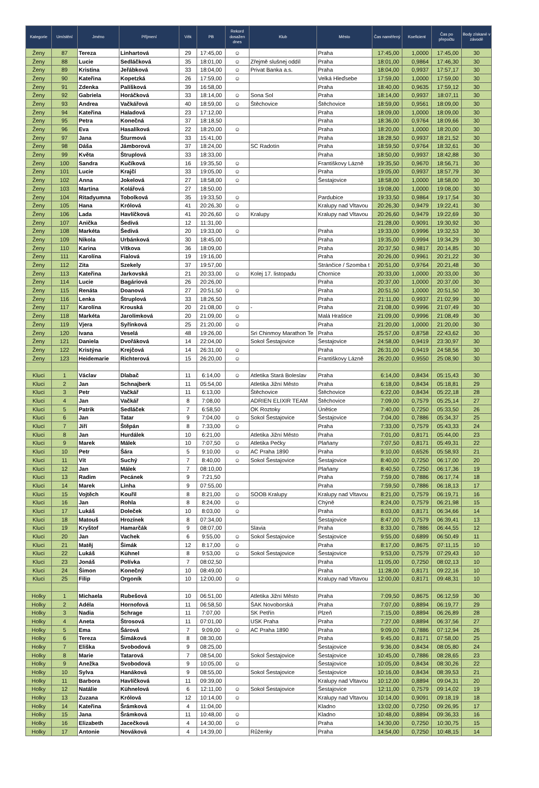| Kategorie | Umístění | Jméno | Příjmení | Věk | PB | Rekord dosažen dnes | Klub | Město | Čas naměřený | Koeficient | Čas po přepočtu | Body získané v závodě |
| --- | --- | --- | --- | --- | --- | --- | --- | --- | --- | --- | --- | --- |
| Ženy | 87 | Tereza | Linhartová | 29 | 17:45,00 | ☺ | | Praha | 17:45,00 | 1,0000 | 17:45,00 | 30 |
| Ženy | 88 | Lucie | Sedláčková | 35 | 18:01,00 | ☺ | Zřejmě slušnej oddíl | Praha | 18:01,00 | 0,9864 | 17:46,30 | 30 |
| Ženy | 89 | Kristina | Jeřábková | 33 | 18:04,00 | ☺ | Privat Banka a.s. | Praha | 18:04,00 | 0,9937 | 17:57,17 | 30 |
| Ženy | 90 | Kateřina | Kopetzká | 26 | 17:59,00 | ☺ | | Velká Hleďsebe | 17:59,00 | 1,0000 | 17:59,00 | 30 |
| Ženy | 91 | Zdenka | Palíšková | 39 | 16:58,00 | | | Praha | 18:40,00 | 0,9635 | 17:59,12 | 30 |
| Ženy | 92 | Gabriela | Horáčková | 33 | 18:14,00 | ☺ | Sona Sol | Praha | 18:14,00 | 0,9937 | 18:07,11 | 30 |
| Ženy | 93 | Andrea | Vačkářová | 40 | 18:59,00 | ☺ | Štěchovice | Štěchovice | 18:59,00 | 0,9561 | 18:09,00 | 30 |
| Ženy | 94 | Kateřina | Haladová | 23 | 17:12,00 | | | Praha | 18:09,00 | 1,0000 | 18:09,00 | 30 |
| Ženy | 95 | Petra | Konečná | 37 | 18:18,50 | | | Praha | 18:36,00 | 0,9764 | 18:09,66 | 30 |
| Ženy | 96 | Eva | Hasalíková | 22 | 18:20,00 | ☺ | | Praha | 18:20,00 | 1,0000 | 18:20,00 | 30 |
| Ženy | 97 | Jana | Šturmová | 33 | 15:41,00 | | | Praha | 18:28,50 | 0,9937 | 18:21,52 | 30 |
| Ženy | 98 | Dáša | Jámborová | 37 | 18:24,00 | | SC Radotín | Praha | 18:59,50 | 0,9764 | 18:32,61 | 30 |
| Ženy | 99 | Květa | Štruplová | 33 | 18:33,00 | | | Praha | 18:50,00 | 0,9937 | 18:42,88 | 30 |
| Ženy | 100 | Sandra | Kučíková | 16 | 19:35,50 | ☺ | | Františkovy Lázně | 19:35,50 | 0,9670 | 18:56,71 | 30 |
| Ženy | 101 | Lucie | Krajčí | 33 | 19:05,00 | ☺ | | Praha | 19:05,00 | 0,9937 | 18:57,79 | 30 |
| Ženy | 102 | Anna | Jokelová | 27 | 18:58,00 | ☺ | | Šestajovice | 18:58,00 | 1,0000 | 18:58,00 | 30 |
| Ženy | 103 | Martina | Kolářová | 27 | 18:50,00 | | | | 19:08,00 | 1,0000 | 19:08,00 | 30 |
| Ženy | 104 | Ritadyumna | Tobolková | 35 | 19:33,50 | ☺ | | Pardubice | 19:33,50 | 0,9864 | 19:17,54 | 30 |
| Ženy | 105 | Hana | Królová | 41 | 20:26,30 | ☺ | | Kralupy nad Vltavou | 20:26,30 | 0,9479 | 19:22,41 | 30 |
| Ženy | 106 | Lada | Havlíčková | 41 | 20:26,60 | ☺ | Kralupy | Kralupy nad Vltavou | 20:26,60 | 0,9479 | 19:22,69 | 30 |
| Ženy | 107 | Anička | Šedivá | 12 | 11:31,00 | | | | 21:28,00 | 0,9091 | 19:30,92 | 30 |
| Ženy | 108 | Markéta | Šedivá | 20 | 19:33,00 | ☺ | | Praha | 19:33,00 | 0,9996 | 19:32,53 | 30 |
| Ženy | 109 | Nikola | Urbánková | 30 | 18:45,00 | | | Praha | 19:35,00 | 0,9994 | 19:34,29 | 30 |
| Ženy | 110 | Karina | Vítkova | 36 | 18:09,00 | | | Praha | 20:37,50 | 0,9817 | 20:14,85 | 30 |
| Ženy | 111 | Karolína | Fialová | 19 | 19:16,00 | | | Praha | 20:26,00 | 0,9961 | 20:21,22 | 30 |
| Ženy | 112 | Zita | Szekely | 37 | 19:57,00 | | | Stránčice / Szomba t | 20:51,00 | 0,9764 | 20:21,48 | 30 |
| Ženy | 113 | Kateřina | Jarkovská | 21 | 20:33,00 | ☺ | Kolej 17. listopadu | Chornice | 20:33,00 | 1,0000 | 20:33,00 | 30 |
| Ženy | 114 | Lucie | Bagáriová | 26 | 20:26,00 | | | Praha | 20:37,00 | 1,0000 | 20:37,00 | 30 |
| Ženy | 115 | Renáta | Doanová | 27 | 20:51,50 | ☺ | | Praha | 20:51,50 | 1,0000 | 20:51,50 | 30 |
| Ženy | 116 | Lenka | Štruplová | 33 | 18:26,50 | | | Praha | 21:11,00 | 0,9937 | 21:02,99 | 30 |
| Ženy | 117 | Karolína | Krouská | 20 | 21:08,00 | ☺ | - | Praha | 21:08,00 | 0,9996 | 21:07,49 | 30 |
| Ženy | 118 | Markéta | Jarolímková | 20 | 21:09,00 | ☺ | | Malá Hraštice | 21:09,00 | 0,9996 | 21:08,49 | 30 |
| Ženy | 119 | Vjera | Syřínková | 25 | 21:20,00 | ☺ | | Praha | 21:20,00 | 1,0000 | 21:20,00 | 30 |
| Ženy | 120 | Ivana | Veselá | 48 | 19:26,00 | | Sri Chinmoy Marathon Te | Praha | 25:57,00 | 0,8758 | 22:43,62 | 30 |
| Ženy | 121 | Daniela | Dvořáková | 14 | 22:04,00 | | Sokol Šestajovice | Šestajovice | 24:58,00 | 0,9419 | 23:30,97 | 30 |
| Ženy | 122 | Kristýna | Krejčová | 14 | 26:31,00 | ☺ | | Praha | 26:31,00 | 0,9419 | 24:58,56 | 30 |
| Ženy | 123 | Heidemarie | Richterová | 15 | 26:20,00 | ☺ | | Františkovy Lázně | 26:20,00 | 0,9550 | 25:08,90 | 30 |
| Kluci | 1 | Václav | Dlabač | 11 | 6:14,00 | ☺ | Atletika Stará Boleslav | Praha | 6:14,00 | 0,8434 | 05:15,43 | 30 |
| Kluci | 2 | Jan | Schnajberk | 11 | 05:54,00 | | Atletika Jižní Město | Praha | 6:18,00 | 0,8434 | 05:18,81 | 29 |
| Kluci | 3 | Petr | Vačkář | 11 | 6:13,00 | | Štěchovice | Štěchovice | 6:22,00 | 0,8434 | 05:22,18 | 28 |
| Kluci | 4 | Jan | Vačkář | 8 | 7:08,00 | | ADRIEN ELIXIR TEAM | Štěchovice | 7:09,00 | 0,7579 | 05:25,14 | 27 |
| Kluci | 5 | Patrik | Sedláček | 7 | 6:58,50 | | OK Roztoky | Únětice | 7:40,00 | 0,7250 | 05:33,50 | 26 |
| Kluci | 6 | Jan | Tatar | 9 | 7:04,00 | ☺ | Sokol Šestajovice | Šestajovice | 7:04,00 | 0,7886 | 05:34,37 | 25 |
| Kluci | 7 | Jiří | Štěpán | 8 | 7:33,00 | ☺ | | Praha | 7:33,00 | 0,7579 | 05:43,33 | 24 |
| Kluci | 8 | Jan | Hurdálek | 10 | 6:21,00 | | Atletika Jižní Město | Praha | 7:01,00 | 0,8171 | 05:44,00 | 23 |
| Kluci | 9 | Marek | Málek | 10 | 7:07,50 | ☺ | Atletika Pečky | Plaňany | 7:07,50 | 0,8171 | 05:49,31 | 22 |
| Kluci | 10 | Petr | Šára | 5 | 9:10,00 | ☺ | AC Praha 1890 | Praha | 9:10,00 | 0,6526 | 05:58,93 | 21 |
| Kluci | 11 | Vít | Suchý | 7 | 8:40,00 | ☺ | Sokol Šestajovice | Šestajovice | 8:40,00 | 0,7250 | 06:17,00 | 20 |
| Kluci | 12 | Jan | Málek | 7 | 08:10,00 | | | Plaňany | 8:40,50 | 0,7250 | 06:17,36 | 19 |
| Kluci | 13 | Radim | Pecánek | 9 | 7:21,50 | | | Praha | 7:59,00 | 0,7886 | 06:17,74 | 18 |
| Kluci | 14 | Marek | Linha | 9 | 07:55,00 | | | Praha | 7:59,50 | 0,7886 | 06:18,13 | 17 |
| Kluci | 15 | Vojtěch | Kouřil | 8 | 8:21,00 | ☺ | SOOB Kralupy | Kralupy nad Vltavou | 8:21,00 | 0,7579 | 06:19,71 | 16 |
| Kluci | 16 | Jan | Rohla | 8 | 8:24,00 | ☺ | | Chýně | 8:24,00 | 0,7579 | 06:21,98 | 15 |
| Kluci | 17 | Lukáš | Doleček | 10 | 8:03,00 | ☺ | | Praha | 8:03,00 | 0,8171 | 06:34,66 | 14 |
| Kluci | 18 | Matouš | Hrozínek | 8 | 07:34,00 | | | Šestajovice | 8:47,00 | 0,7579 | 06:39,41 | 13 |
| Kluci | 19 | Kryštof | Hamarčák | 9 | 08:07,00 | | Slavia | Praha | 8:33,00 | 0,7886 | 06:44,55 | 12 |
| Kluci | 20 | Jan | Vachek | 6 | 9:55,00 | ☺ | Sokol Šestajovice | Šestajovice | 9:55,00 | 0,6899 | 06:50,49 | 11 |
| Kluci | 21 | Matěj | Šimák | 12 | 8:17,00 | ☺ | | Praha | 8:17,00 | 0,8675 | 07:11,15 | 10 |
| Kluci | 22 | Lukáš | Kühnel | 8 | 9:53,00 | ☺ | Sokol Šestajovice | Šestajovice | 9:53,00 | 0,7579 | 07:29,43 | 10 |
| Kluci | 23 | Jonáš | Polívka | 7 | 08:02,50 | | | Praha | 11:05,00 | 0,7250 | 08:02,13 | 10 |
| Kluci | 24 | Šimon | Konečný | 10 | 08:49,00 | | | Praha | 11:28,00 | 0,8171 | 09:22,16 | 10 |
| Kluci | 25 | Filip | Orgoník | 10 | 12:00,00 | ☺ | | Kralupy nad Vltavou | 12:00,00 | 0,8171 | 09:48,31 | 10 |
| Holky | 1 | Michaela | Rubešová | 10 | 06:51,00 | | Atletika Jižní Město | Praha | 7:09,50 | 0,8675 | 06:12,59 | 30 |
| Holky | 2 | Adéla | Hornofová | 11 | 06:58,50 | | ŠAK Novoborská | Praha | 7:07,00 | 0,8894 | 06:19,77 | 29 |
| Holky | 3 | Nadia | Schrage | 11 | 7:07,00 | | SK Petřín | Plzeň | 7:15,00 | 0,8894 | 06:26,89 | 28 |
| Holky | 4 | Aneta | Štrosová | 11 | 07:01,00 | | USK Praha | Praha | 7:27,00 | 0,8894 | 06:37,56 | 27 |
| Holky | 5 | Ema | Šárová | 7 | 9:09,00 | ☺ | AC Praha 1890 | Praha | 9:09,00 | 0,7886 | 07:12,94 | 26 |
| Holky | 6 | Tereza | Šimáková | 8 | 08:30,00 | | | Praha | 9:45,00 | 0,8171 | 07:58,00 | 25 |
| Holky | 7 | Eliška | Svobodová | 9 | 08:25,00 | | | Šestajovice | 9:36,00 | 0,8434 | 08:05,80 | 24 |
| Holky | 8 | Marie | Tatarová | 7 | 08:54,00 | | Sokol Šestajovice | Šestajovice | 10:45,00 | 0,7886 | 08:28,65 | 23 |
| Holky | 9 | Anežka | Svobodová | 9 | 10:05,00 | ☺ | | Šestajovice | 10:05,00 | 0,8434 | 08:30,26 | 22 |
| Holky | 10 | Sylva | Hanáková | 9 | 08:55,00 | | Sokol Šestajovice | Šestajovice | 10:16,00 | 0,8434 | 08:39,53 | 21 |
| Holky | 11 | Barbora | Havlíčková | 11 | 09:39,00 | | | Kralupy nad Vltavou | 10:12,00 | 0,8894 | 09:04,31 | 20 |
| Holky | 12 | Natálie | Kühnelová | 6 | 12:11,00 | ☺ | Sokol Šestajovice | Šestajovice | 12:11,00 | 0,7579 | 09:14,02 | 19 |
| Holky | 13 | Zuzana | Królová | 12 | 10:14,00 | ☺ | | Kralupy nad Vltavou | 10:14,00 | 0,9091 | 09:18,19 | 18 |
| Holky | 14 | Kateřina | Šrámková | 4 | 11:04,00 | | | Kladno | 13:02,00 | 0,7250 | 09:26,95 | 17 |
| Holky | 15 | Jana | Šrámková | 11 | 10:48,00 | ☺ | | Kladno | 10:48,00 | 0,8894 | 09:36,33 | 16 |
| Holky | 16 | Elizabeth | Jacečková | 4 | 14:30,00 | ☺ | | Praha | 14:30,00 | 0,7250 | 10:30,75 | 15 |
| Holky | 17 | Antonie | Nováková | 4 | 14:39,00 | | Růženky | Praha | 14:54,00 | 0,7250 | 10:48,15 | 14 |